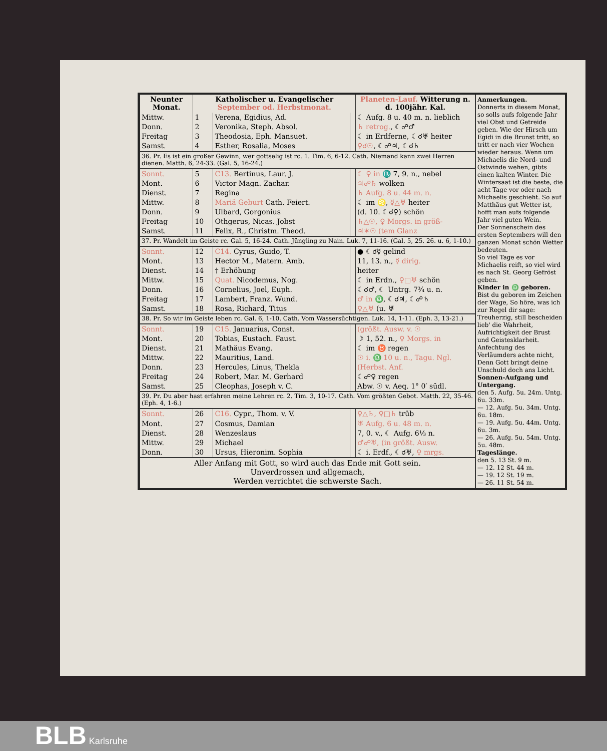| Neunter Monat. | Katholischer u. Evangelischer September od. Herbstmonat. | | | Planeten-Lauf. Witterung n. d. 100jähr. Kal. |
| --- | --- | --- | --- | --- |
| Mittw. | 1 | Verena, Egidius, Ad. | | ☾ Aufg. 8 u. 40 m. n. lieblich |
| Donn. | 2 | Veronika, Steph. Absol. | | ♄ retrog. , ☾☍♂ |
| Freitag | 3 | Theodosia, Eph. Mansuet. | | ☾ in Erdferne, ☾☌♅ heiter |
| Samst. | 4 | Esther, Rosalia, Moses | | ♀☌☉ , ☾☍♃, ☾☌♄ |
| 36. Pr. Es ist ein großer Gewinn, wer gottselig ist rc. 1. Tim. 6, 6-12. Cath. Niemand kann zwei Herren dienen. Matth. 6, 24-33. (Gal. 5, 16-24.) | | | | |
| Sonnt. | 5 | C13. Bertinus, Laur. J. | | ☾ ♀ in ♏ 7, 9. n., nebel |
| Mont. | 6 | Victor Magn. Zachar. | | ♃☍♄ wolken |
| Dienst. | 7 | Regina | | ♄ Aufg. 8 u. 44 m. n. |
| Mittw. | 8 | Mariä Geburt Cath. Feiert. | | ☾ im ♌, ☿△♅ heiter |
| Donn. | 9 | Ulbard, Gorgonius | | (d. 10. ☾☌♀) schön |
| Freitag | 10 | Othgerus, Nicas. Jobst | | ♄△☉, ♀ Morgs. in größ- |
| Samst. | 11 | Felix, R., Christm. Theod. | | ♃✶☉ (tem Glanz |
| 37. Pr. Wandelt im Geiste rc. Gal. 5, 16-24. Cath. Jüngling zu Nain. Luk. 7, 11-16. (Gal. 5, 25. 26. u. 6, 1-10.) | | | | |
| Sonnt. | 12 | C14. Cyrus, Guido, T. | | ● ☾☌☿ gelind |
| Mont. | 13 | Hector M., Matern. Amb. | | 11, 13. n., ☿ dirig. |
| Dienst. | 14 | † Erhöhung | | heiter |
| Mittw. | 15 | Quat. Nicodemus, Nog. | | ☾ in Erdn., ♀□♅ schön |
| Donn. | 16 | Cornelius, Joel, Euph. | | ☾☌♂, ☾ Untrg. 7¾ u. n. |
| Freitag | 17 | Lambert, Franz. Wund. | | ♂ in ♎ , ☾☌♃, ☾☍♄ |
| Samst. | 18 | Rosa, Richard, Titus | | ♀△♅ (u. ♅ |
| 38. Pr. So wir im Geiste leben rc. Gal. 6, 1-10. Cath. Vom Wassersüchtigen. Luk. 14, 1-11. (Eph. 3, 13-21.) | | | | |
| Sonnt. | 19 | C15. Januarius, Const. | | (größt. Ausw. v. ☉ |
| Mont. | 20 | Tobias, Eustach. Faust. | | ☽ 1, 52. n., ♀ Morgs. in |
| Dienst. | 21 | Mathäus Evang. | | ☾ im ♉ regen |
| Mittw. | 22 | Mauritius, Land. | | ☉ i. ♎ 10 u. n., Tagu. Ngl. |
| Donn. | 23 | Hercules, Linus, Thekla | | (Herbst. Anf. |
| Freitag | 24 | Robert, Mar. M. Gerhard | | ☾☍♀ regen |
| Samst. | 25 | Cleophas, Joseph v. C. | | Abw. ☉ v. Aeq. 1° 0′ südl. |
| 39. Pr. Du aber hast erfahren meine Lehren rc. 2. Tim. 3, 10-17. Cath. Vom größten Gebot. Matth. 22, 35-46. (Eph. 4, 1-6.) | | | | |
| Sonnt. | 26 | C16. Cypr., Thom. v. V. | | ♀△♄, ♀□♄ trüb |
| Mont. | 27 | Cosmus, Damian | | ♅ Aufg. 6 u. 48 m. n. |
| Dienst. | 28 | Wenzeslaus | | 7, 0. v., ☾ Aufg. 6⅓ n. |
| Mittw. | 29 | Michael | | ♂☍♅, (in größt. Ausw. |
| Donn. | 30 | Ursus, Hieronim. Sophia | | ☾ i. Erdf., ☾☌♅, ♀ mrgs. |
| Aller Anfang mit Gott, so wird auch das Ende mit Gott sein. Unverdrossen und allgemach, Werden verrichtet die schwerste Sach. | | | | |
Anmerkungen.
Donnerts in diesem Monat, so solls aufs folgende Jahr viel Obst und Getreide geben. Wie der Hirsch um Egidi in die Brunst tritt, so tritt er nach vier Wochen wieder heraus. Wenn um Michaelis die Nord- und Ostwinde wehen, gibts einen kalten Winter. Die Wintersaat ist die beste, die acht Tage vor oder nach Michaelis geschieht. So auf Matthäus gut Wetter ist, hofft man aufs folgende Jahr viel guten Wein.
Der Sonnenschein des ersten Septembers will den ganzen Monat schön Wetter bedeuten.
So viel Tage es vor Michaelis reift, so viel wird es nach St. Georg Gefröst geben.
Kinder in ♎ geboren.
Bist du geboren im Zeichen der Wage, So höre, was ich zur Regel dir sage: Treuherzig, still bescheiden lieb' die Wahrheit, Aufrichtigkeit der Brust und Geistesklarheit. Anfechtung des Verläumders achte nicht, Denn Gott bringt deine Unschuld doch ans Licht.
Sonnen-Aufgang und Untergang.
den 5. Aufg. 5u. 24m. Untg. 6u. 33m.
— 12. Aufg. 5u. 34m. Untg. 6u. 18m.
— 19. Aufg. 5u. 44m. Untg. 6u. 3m.
— 26. Aufg. 5u. 54m. Untg. 5u. 48m.
Tageslänge.
den 5. 13 St. 9 m.
— 12. 12 St. 44 m.
— 19. 12 St. 19 m.
— 26. 11 St. 54 m.
BLB Karlsruhe